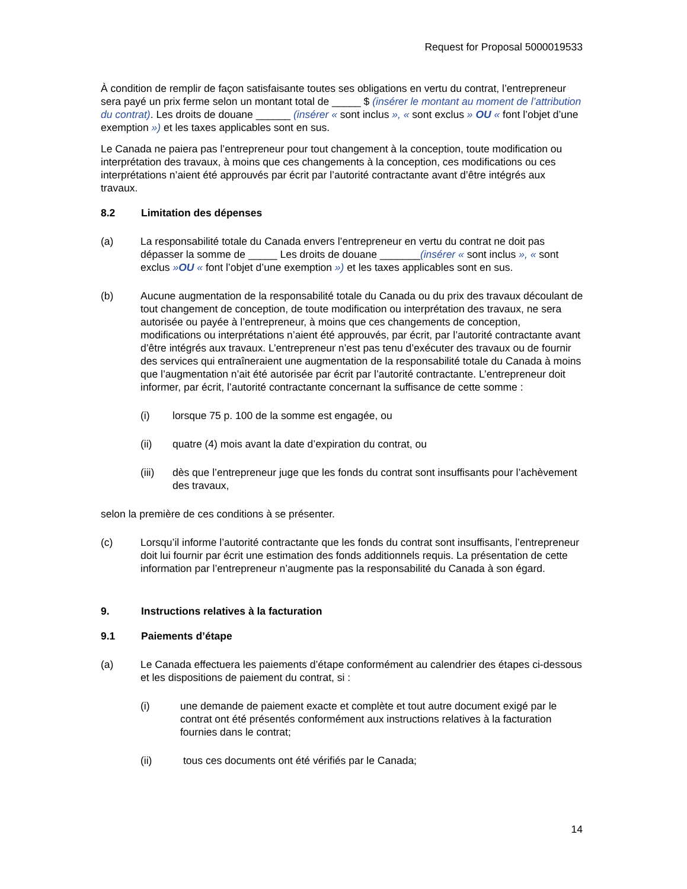Request for Proposal 5000019533
À condition de remplir de façon satisfaisante toutes ses obligations en vertu du contrat, l’entrepreneur sera payé un prix ferme selon un montant total de _____ $ (insérer le montant au moment de l’attribution du contrat). Les droits de douane ______ (insérer « sont inclus », « sont exclus » OU « font l’objet d’une exemption ») et les taxes applicables sont en sus.
Le Canada ne paiera pas l’entrepreneur pour tout changement à la conception, toute modification ou interprétation des travaux, à moins que ces changements à la conception, ces modifications ou ces interprétations n’aient été approuvés par écrit par l’autorité contractante avant d’être intégrés aux travaux.
8.2 Limitation des dépenses
(a) La responsabilité totale du Canada envers l’entrepreneur en vertu du contrat ne doit pas dépasser la somme de _____ Les droits de douane _______(insérer « sont inclus », « sont exclus »OU « font l’objet d’une exemption ») et les taxes applicables sont en sus.
(b) Aucune augmentation de la responsabilité totale du Canada ou du prix des travaux découlant de tout changement de conception, de toute modification ou interprétation des travaux, ne sera autorisée ou payée à l’entrepreneur, à moins que ces changements de conception, modifications ou interprétations n’aient été approuvés, par écrit, par l’autorité contractante avant d’être intégrés aux travaux. L’entrepreneur n’est pas tenu d’exécuter des travaux ou de fournir des services qui entraîneraient une augmentation de la responsabilité totale du Canada à moins que l’augmentation n’ait été autorisée par écrit par l’autorité contractante. L’entrepreneur doit informer, par écrit, l’autorité contractante concernant la suffisance de cette somme :
(i) lorsque 75 p. 100 de la somme est engagée, ou
(ii) quatre (4) mois avant la date d’expiration du contrat, ou
(iii) dès que l’entrepreneur juge que les fonds du contrat sont insuffisants pour l’achèvement des travaux,
selon la première de ces conditions à se présenter.
(c) Lorsqu’il informe l’autorité contractante que les fonds du contrat sont insuffisants, l’entrepreneur doit lui fournir par écrit une estimation des fonds additionnels requis. La présentation de cette information par l’entrepreneur n’augmente pas la responsabilité du Canada à son égard.
9. Instructions relatives à la facturation
9.1 Paiements d’étape
(a) Le Canada effectuera les paiements d’étape conformément au calendrier des étapes ci-dessous et les dispositions de paiement du contrat, si :
(i) une demande de paiement exacte et complète et tout autre document exigé par le contrat ont été présentés conformément aux instructions relatives à la facturation fournies dans le contrat;
(ii) tous ces documents ont été vérifiés par le Canada;
14